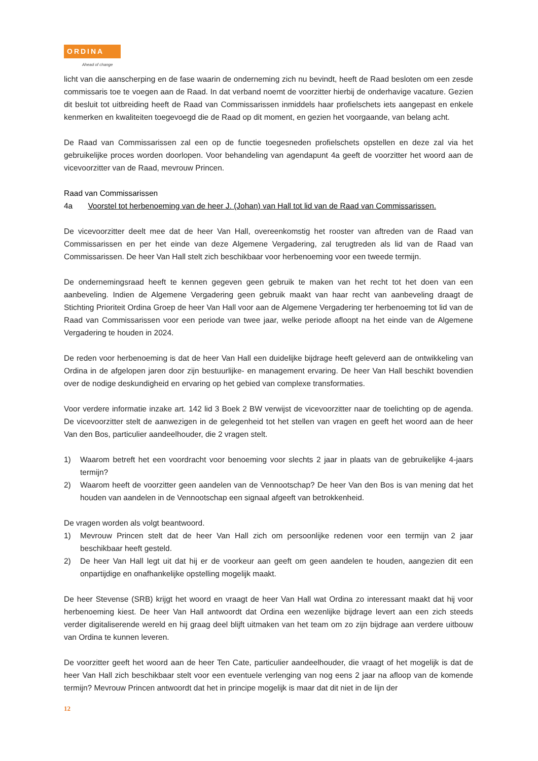ORDINA
Ahead of change
licht van die aanscherping en de fase waarin de onderneming zich nu bevindt, heeft de Raad besloten om een zesde commissaris toe te voegen aan de Raad. In dat verband noemt de voorzitter hierbij de onderhavige vacature. Gezien dit besluit tot uitbreiding heeft de Raad van Commissarissen inmiddels haar profielschets iets aangepast en enkele kenmerken en kwaliteiten toegevoegd die de Raad op dit moment, en gezien het voorgaande, van belang acht.
De Raad van Commissarissen zal een op de functie toegesneden profielschets opstellen en deze zal via het gebruikelijke proces worden doorlopen. Voor behandeling van agendapunt 4a geeft de voorzitter het woord aan de vicevoorzitter van de Raad, mevrouw Princen.
Raad van Commissarissen
4a Voorstel tot herbenoeming van de heer J. (Johan) van Hall tot lid van de Raad van Commissarissen.
De vicevoorzitter deelt mee dat de heer Van Hall, overeenkomstig het rooster van aftreden van de Raad van Commissarissen en per het einde van deze Algemene Vergadering, zal terugtreden als lid van de Raad van Commissarissen. De heer Van Hall stelt zich beschikbaar voor herbenoeming voor een tweede termijn.
De ondernemingsraad heeft te kennen gegeven geen gebruik te maken van het recht tot het doen van een aanbeveling. Indien de Algemene Vergadering geen gebruik maakt van haar recht van aanbeveling draagt de Stichting Prioriteit Ordina Groep de heer Van Hall voor aan de Algemene Vergadering ter herbenoeming tot lid van de Raad van Commissarissen voor een periode van twee jaar, welke periode afloopt na het einde van de Algemene Vergadering te houden in 2024.
De reden voor herbenoeming is dat de heer Van Hall een duidelijke bijdrage heeft geleverd aan de ontwikkeling van Ordina in de afgelopen jaren door zijn bestuurlijke- en management ervaring. De heer Van Hall beschikt bovendien over de nodige deskundigheid en ervaring op het gebied van complexe transformaties.
Voor verdere informatie inzake art. 142 lid 3 Boek 2 BW verwijst de vicevoorzitter naar de toelichting op de agenda. De vicevoorzitter stelt de aanwezigen in de gelegenheid tot het stellen van vragen en geeft het woord aan de heer Van den Bos, particulier aandeelhouder, die 2 vragen stelt.
1) Waarom betreft het een voordracht voor benoeming voor slechts 2 jaar in plaats van de gebruikelijke 4-jaars termijn?
2) Waarom heeft de voorzitter geen aandelen van de Vennootschap? De heer Van den Bos is van mening dat het houden van aandelen in de Vennootschap een signaal afgeeft van betrokkenheid.
De vragen worden als volgt beantwoord.
1) Mevrouw Princen stelt dat de heer Van Hall zich om persoonlijke redenen voor een termijn van 2 jaar beschikbaar heeft gesteld.
2) De heer Van Hall legt uit dat hij er de voorkeur aan geeft om geen aandelen te houden, aangezien dit een onpartijdige en onafhankelijke opstelling mogelijk maakt.
De heer Stevense (SRB) krijgt het woord en vraagt de heer Van Hall wat Ordina zo interessant maakt dat hij voor herbenoeming kiest. De heer Van Hall antwoordt dat Ordina een wezenlijke bijdrage levert aan een zich steeds verder digitaliserende wereld en hij graag deel blijft uitmaken van het team om zo zijn bijdrage aan verdere uitbouw van Ordina te kunnen leveren.
De voorzitter geeft het woord aan de heer Ten Cate, particulier aandeelhouder, die vraagt of het mogelijk is dat de heer Van Hall zich beschikbaar stelt voor een eventuele verlenging van nog eens 2 jaar na afloop van de komende termijn? Mevrouw Princen antwoordt dat het in principe mogelijk is maar dat dit niet in de lijn der
12